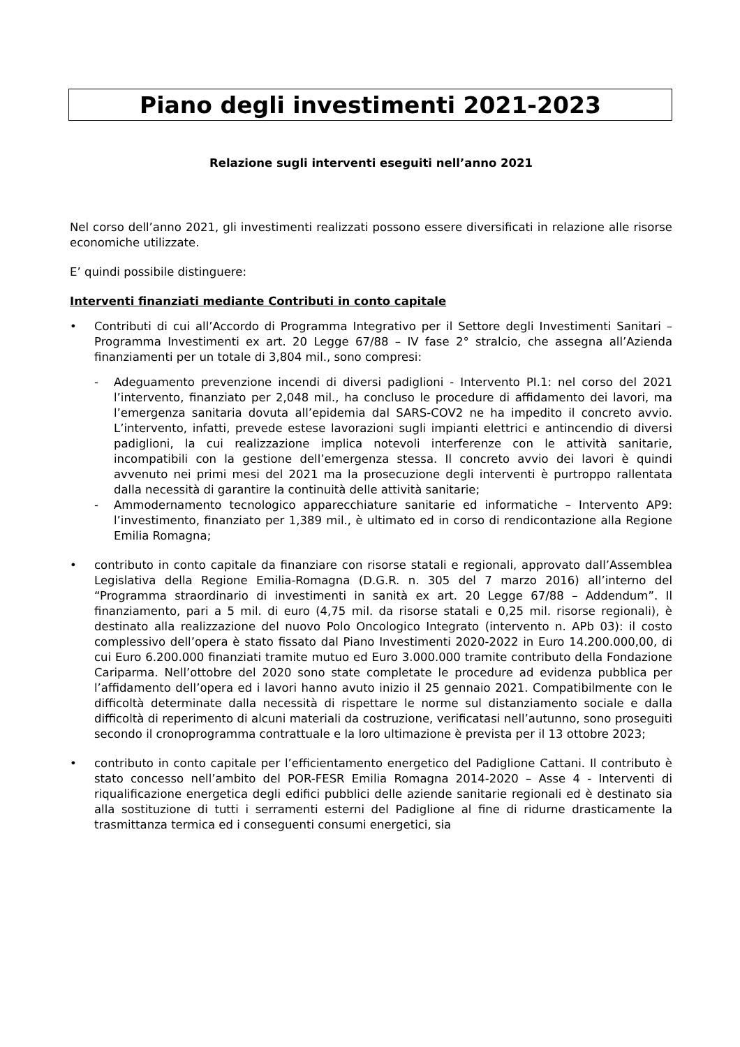Piano degli investimenti 2021-2023
Relazione sugli interventi eseguiti nell’anno 2021
Nel corso dell’anno 2021, gli investimenti realizzati possono essere diversificati in relazione alle risorse economiche utilizzate.
E’ quindi possibile distinguere:
Interventi finanziati mediante Contributi in conto capitale
• Contributi di cui all’Accordo di Programma Integrativo per il Settore degli Investimenti Sanitari – Programma Investimenti ex art. 20 Legge 67/88 – IV fase 2° stralcio, che assegna all’Azienda finanziamenti per un totale di 3,804 mil., sono compresi:
- Adeguamento prevenzione incendi di diversi padiglioni - Intervento PI.1: nel corso del 2021 l’intervento, finanziato per 2,048 mil., ha concluso le procedure di affidamento dei lavori, ma l’emergenza sanitaria dovuta all’epidemia dal SARS-COV2 ne ha impedito il concreto avvio. L’intervento, infatti, prevede estese lavorazioni sugli impianti elettrici e antincendio di diversi padiglioni, la cui realizzazione implica notevoli interferenze con le attività sanitarie, incompatibili con la gestione dell’emergenza stessa. Il concreto avvio dei lavori è quindi avvenuto nei primi mesi del 2021 ma la prosecuzione degli interventi è purtroppo rallentata dalla necessità di garantire la continuità delle attività sanitarie;
- Ammodernamento tecnologico apparecchiature sanitarie ed informatiche – Intervento AP9: l’investimento, finanziato per 1,389 mil., è ultimato ed in corso di rendicontazione alla Regione Emilia Romagna;
• contributo in conto capitale da finanziare con risorse statali e regionali, approvato dall’Assemblea Legislativa della Regione Emilia-Romagna (D.G.R. n. 305 del 7 marzo 2016) all’interno del “Programma straordinario di investimenti in sanità ex art. 20 Legge 67/88 – Addendum”. Il finanziamento, pari a 5 mil. di euro (4,75 mil. da risorse statali e 0,25 mil. risorse regionali), è destinato alla realizzazione del nuovo Polo Oncologico Integrato (intervento n. APb 03): il costo complessivo dell’opera è stato fissato dal Piano Investimenti 2020-2022 in Euro 14.200.000,00, di cui Euro 6.200.000 finanziati tramite mutuo ed Euro 3.000.000 tramite contributo della Fondazione Cariparma. Nell’ottobre del 2020 sono state completate le procedure ad evidenza pubblica per l’affidamento dell’opera ed i lavori hanno avuto inizio il 25 gennaio 2021. Compatibilmente con le difficoltà determinate dalla necessità di rispettare le norme sul distanziamento sociale e dalla difficoltà di reperimento di alcuni materiali da costruzione, verificatasi nell’autunno, sono proseguiti secondo il cronoprogramma contrattuale e la loro ultimazione è prevista per il 13 ottobre 2023;
• contributo in conto capitale per l’efficientamento energetico del Padiglione Cattani. Il contributo è stato concesso nell’ambito del POR-FESR Emilia Romagna 2014-2020 – Asse 4 - Interventi di riqualificazione energetica degli edifici pubblici delle aziende sanitarie regionali ed è destinato sia alla sostituzione di tutti i serramenti esterni del Padiglione al fine di ridurne drasticamente la trasmittanza termica ed i conseguenti consumi energetici, sia